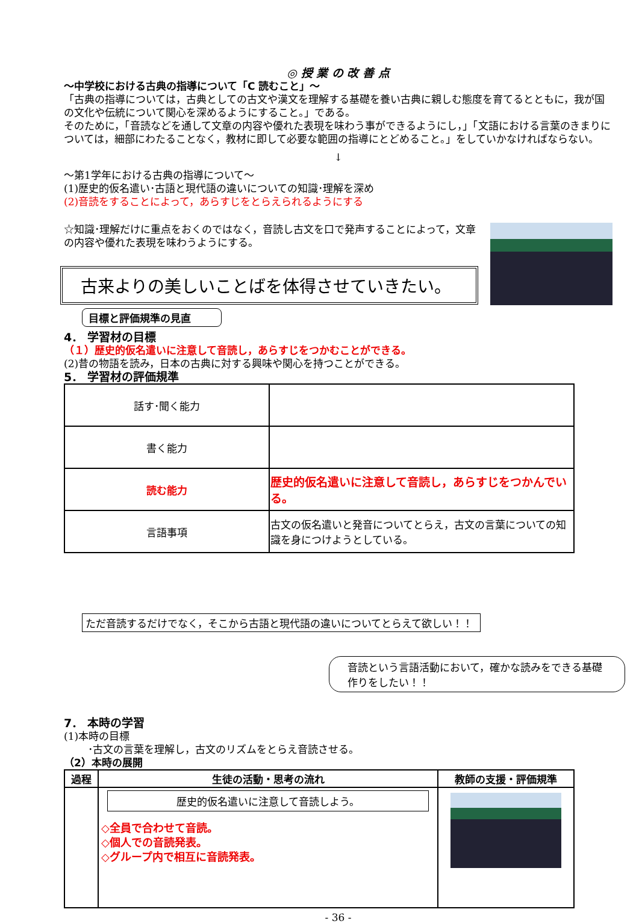◎ 授 業 の 改 善 点
～中学校における古典の指導について「C 読むこと」～
「古典の指導については，古典としての古文や漢文を理解する基礎を養い古典に親しむ態度を育てるとともに，我が国の文化や伝統について関心を深めるようにすること。」である。
そのために，「音読などを通して文章の内容や優れた表現を味わう事ができるようにし，」「文語における言葉のきまりについては，細部にわたることなく，教材に即して必要な範囲の指導にとどめること。」をしていかなければならない。
↓
～第1学年における古典の指導について～
(1)歴史的仮名遣い･古語と現代語の違いについての知識･理解を深め
(2)音読をすることによって，あらすじをとらえられるようにする
☆知識･理解だけに重点をおくのではなく，音読し古文を口で発声することによって，文章の内容や優れた表現を味わうようにする。
古来よりの美しいことばを体得させていきたい。
目標と評価規準の見直
4． 学習材の目標
（１）歴史的仮名遣いに注意して音読し，あらすじをつかむことができる。
(2)昔の物語を読み，日本の古典に対する興味や関心を持つことができる。
5． 学習材の評価規準
| 話す･聞く能力 | |
| 書く能力 | |
| 読む能力 | 歴史的仮名遣いに注意して音読し，あらすじをつかんでいる。 |
| 言語事項 | 古文の仮名遣いと発音についてとらえ，古文の言葉についての知識を身につけようとしている。 |
ただ音読するだけでなく，そこから古語と現代語の違いについてとらえて欲しい！！
音読という言語活動において，確かな読みをできる基礎作りをしたい！！
7． 本時の学習
(1)本時の目標
･古文の言葉を理解し，古文のリズムをとらえ音読させる。
（2）本時の展開
| 過程 | 生徒の活動・思考の流れ | 教師の支援・評価規準 |
| --- | --- | --- |
| | 歴史的仮名遣いに注意して音読しよう。 ◇全員で合わせて音読。 ◇個人での音読発表。 ◇グループ内で相互に音読発表。 | |
- 36 -